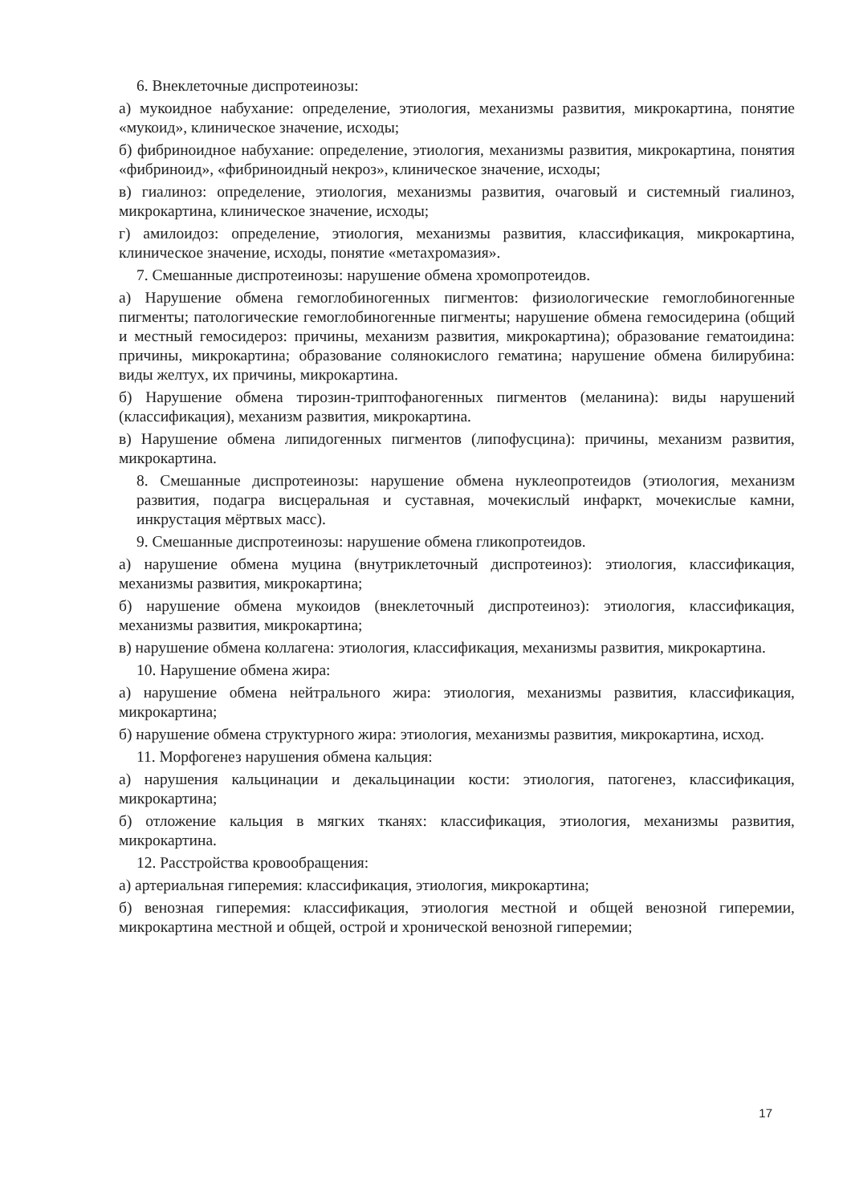6. Внеклеточные диспротеинозы:
а) мукоидное набухание: определение, этиология, механизмы развития, микрокартина, понятие «мукоид», клиническое значение, исходы;
б) фибриноидное набухание: определение, этиология, механизмы развития, микрокартина, понятия «фибриноид», «фибриноидный некроз», клиническое значение, исходы;
в) гиалиноз: определение, этиология, механизмы развития, очаговый и системный гиалиноз, микрокартина, клиническое значение, исходы;
г) амилоидоз: определение, этиология, механизмы развития, классификация, микрокартина, клиническое значение, исходы, понятие «метахромазия».
7. Смешанные диспротеинозы: нарушение обмена хромопротеидов.
а) Нарушение обмена гемоглобиногенных пигментов: физиологические гемоглобиногенные пигменты; патологические гемоглобиногенные пигменты; нарушение обмена гемосидерина (общий и местный гемосидероз: причины, механизм развития, микрокартина); образование гематоидина: причины, микрокартина; образование солянокислого гематина; нарушение обмена билирубина: виды желтух, их причины, микрокартина.
б) Нарушение обмена тирозин-триптофаногенных пигментов (меланина): виды нарушений (классификация), механизм развития, микрокартина.
в) Нарушение обмена липидогенных пигментов (липофусцина): причины, механизм развития, микрокартина.
8. Смешанные диспротеинозы: нарушение обмена нуклеопротеидов (этиология, механизм развития, подагра висцеральная и суставная, мочекислый инфаркт, мочекислые камни, инкрустация мёртвых масс).
9. Смешанные диспротеинозы: нарушение обмена гликопротеидов.
а) нарушение обмена муцина (внутриклеточный диспротеиноз): этиология, классификация, механизмы развития, микрокартина;
б) нарушение обмена мукоидов (внеклеточный диспротеиноз): этиология, классификация, механизмы развития, микрокартина;
в) нарушение обмена коллагена: этиология, классификация, механизмы развития, микрокартина.
10. Нарушение обмена жира:
а) нарушение обмена нейтрального жира: этиология, механизмы развития, классификация, микрокартина;
б) нарушение обмена структурного жира: этиология, механизмы развития, микрокартина, исход.
11. Морфогенез нарушения обмена кальция:
а) нарушения кальцинации и декальцинации кости: этиология, патогенез, классификация, микрокартина;
б) отложение кальция в мягких тканях: классификация, этиология, механизмы развития, микрокартина.
12. Расстройства кровообращения:
а) артериальная гиперемия: классификация, этиология, микрокартина;
б) венозная гиперемия: классификация, этиология местной и общей венозной гиперемии, микрокартина местной и общей, острой и хронической венозной гиперемии;
17